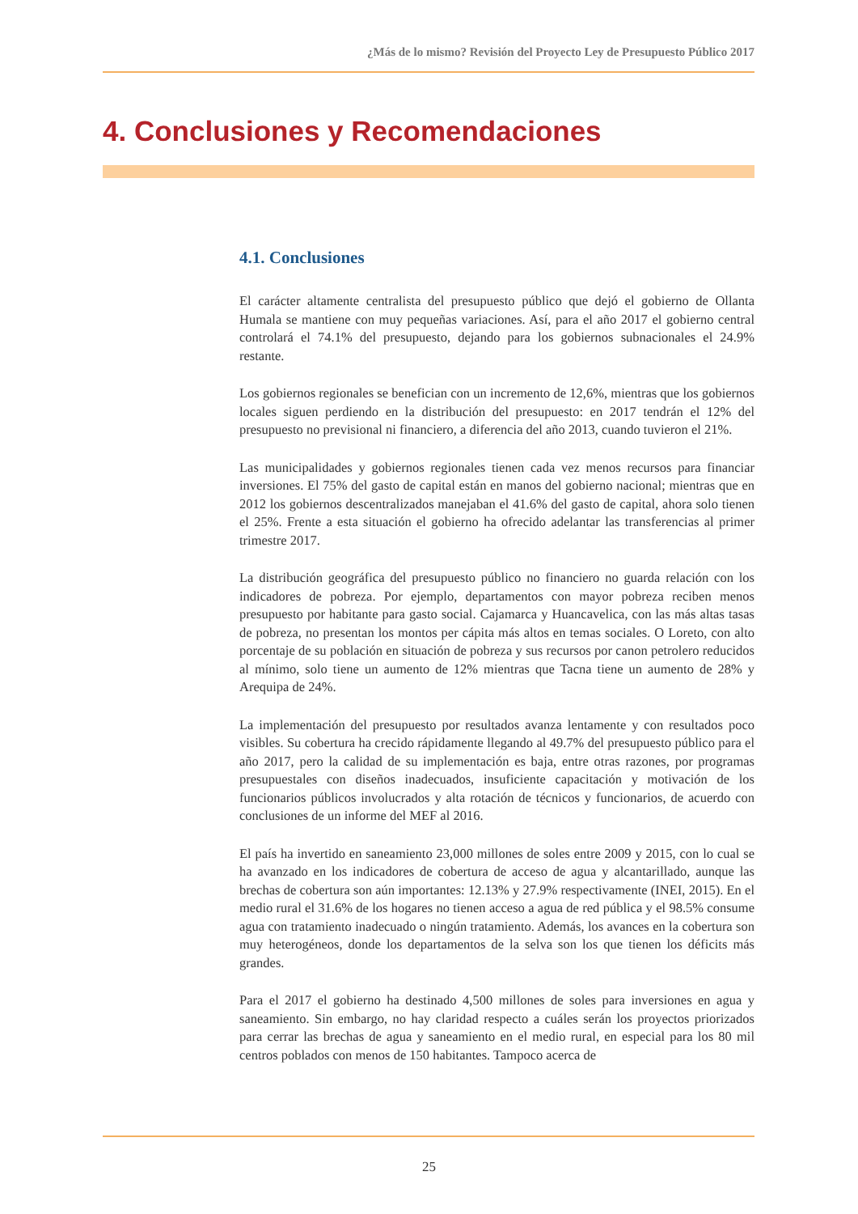¿Más de lo mismo? Revisión del Proyecto Ley de Presupuesto Público 2017
4. Conclusiones y Recomendaciones
4.1. Conclusiones
El carácter altamente centralista del presupuesto público que dejó el gobierno de Ollanta Humala se mantiene con muy pequeñas variaciones. Así, para el año 2017 el gobierno central controlará el 74.1% del presupuesto, dejando para los gobiernos subnacionales el 24.9% restante.
Los gobiernos regionales se benefician con un incremento de 12,6%, mientras que los gobiernos locales siguen perdiendo en la distribución del presupuesto: en 2017 tendrán el 12% del presupuesto no previsional ni financiero, a diferencia del año 2013, cuando tuvieron el 21%.
Las municipalidades y gobiernos regionales tienen cada vez menos recursos para financiar inversiones. El 75% del gasto de capital están en manos del gobierno nacional; mientras que en 2012 los gobiernos descentralizados manejaban el 41.6% del gasto de capital, ahora solo tienen el 25%. Frente a esta situación el gobierno ha ofrecido adelantar las transferencias al primer trimestre 2017.
La distribución geográfica del presupuesto público no financiero no guarda relación con los indicadores de pobreza. Por ejemplo, departamentos con mayor pobreza reciben menos presupuesto por habitante para gasto social. Cajamarca y Huancavelica, con las más altas tasas de pobreza, no presentan los montos per cápita más altos en temas sociales. O Loreto, con alto porcentaje de su población en situación de pobreza y sus recursos por canon petrolero reducidos al mínimo, solo tiene un aumento de 12% mientras que Tacna tiene un aumento de 28% y Arequipa de 24%.
La implementación del presupuesto por resultados avanza lentamente y con resultados poco visibles. Su cobertura ha crecido rápidamente llegando al 49.7% del presupuesto público para el año 2017, pero la calidad de su implementación es baja, entre otras razones, por programas presupuestales con diseños inadecuados, insuficiente capacitación y motivación de los funcionarios públicos involucrados y alta rotación de técnicos y funcionarios, de acuerdo con conclusiones de un informe del MEF al 2016.
El país ha invertido en saneamiento 23,000 millones de soles entre 2009 y 2015, con lo cual se ha avanzado en los indicadores de cobertura de acceso de agua y alcantarillado, aunque las brechas de cobertura son aún importantes: 12.13% y 27.9% respectivamente (INEI, 2015). En el medio rural el 31.6% de los hogares no tienen acceso a agua de red pública y el 98.5% consume agua con tratamiento inadecuado o ningún tratamiento. Además, los avances en la cobertura son muy heterogéneos, donde los departamentos de la selva son los que tienen los déficits más grandes.
Para el 2017 el gobierno ha destinado 4,500 millones de soles para inversiones en agua y saneamiento. Sin embargo, no hay claridad respecto a cuáles serán los proyectos priorizados para cerrar las brechas de agua y saneamiento en el medio rural, en especial para los 80 mil centros poblados con menos de 150 habitantes. Tampoco acerca de
25